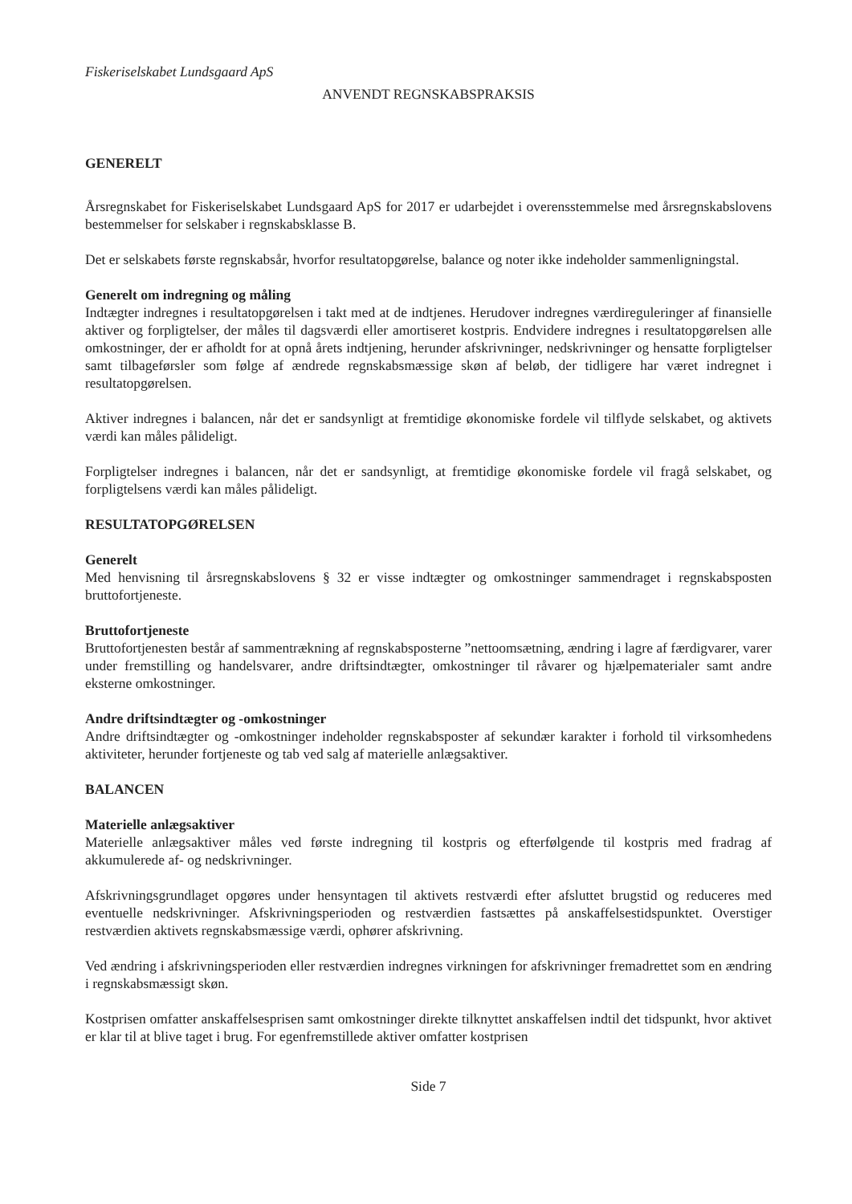Fiskeriselskabet Lundsgaard ApS
ANVENDT REGNSKABSPRAKSIS
GENERELT
Årsregnskabet for Fiskeriselskabet Lundsgaard ApS for 2017 er udarbejdet i overensstemmelse med årsregnskabslovens bestemmelser for selskaber i regnskabsklasse B.
Det er selskabets første regnskabsår, hvorfor resultatopgørelse, balance og noter ikke indeholder sammenligningstal.
Generelt om indregning og måling
Indtægter indregnes i resultatopgørelsen i takt med at de indtjenes. Herudover indregnes værdireguleringer af finansielle aktiver og forpligtelser, der måles til dagsværdi eller amortiseret kostpris. Endvidere indregnes i resultatopgørelsen alle omkostninger, der er afholdt for at opnå årets indtjening, herunder afskrivninger, nedskrivninger og hensatte forpligtelser samt tilbageførsler som følge af ændrede regnskabsmæssige skøn af beløb, der tidligere har været indregnet i resultatopgørelsen.
Aktiver indregnes i balancen, når det er sandsynligt at fremtidige økonomiske fordele vil tilflyde selskabet, og aktivets værdi kan måles pålideligt.
Forpligtelser indregnes i balancen, når det er sandsynligt, at fremtidige økonomiske fordele vil fragå selskabet, og forpligtelsens værdi kan måles pålideligt.
RESULTATOPGØRELSEN
Generelt
Med henvisning til årsregnskabslovens § 32 er visse indtægter og omkostninger sammendraget i regnskabsposten bruttofortjeneste.
Bruttofortjeneste
Bruttofortjenesten består af sammentrækning af regnskabsposterne ”nettoomsætning, ændring i lagre af færdigvarer, varer under fremstilling og handelsvarer, andre driftsindtægter, omkostninger til råvarer og hjælpematerialer samt andre eksterne omkostninger.
Andre driftsindtægter og -omkostninger
Andre driftsindtægter og -omkostninger indeholder regnskabsposter af sekundær karakter i forhold til virksomhedens aktiviteter, herunder fortjeneste og tab ved salg af materielle anlægsaktiver.
BALANCEN
Materielle anlægsaktiver
Materielle anlægsaktiver måles ved første indregning til kostpris og efterfølgende til kostpris med fradrag af akkumulerede af- og nedskrivninger.
Afskrivningsgrundlaget opgøres under hensyntagen til aktivets restværdi efter afsluttet brugstid og reduceres med eventuelle nedskrivninger. Afskrivningsperioden og restværdien fastsættes på anskaffelsestidspunktet. Overstiger restværdien aktivets regnskabsmæssige værdi, ophører afskrivning.
Ved ændring i afskrivningsperioden eller restværdien indregnes virkningen for afskrivninger fremadrettet som en ændring i regnskabsmæssigt skøn.
Kostprisen omfatter anskaffelsesprisen samt omkostninger direkte tilknyttet anskaffelsen indtil det tidspunkt, hvor aktivet er klar til at blive taget i brug. For egenfremstillede aktiver omfatter kostprisen
Side 7